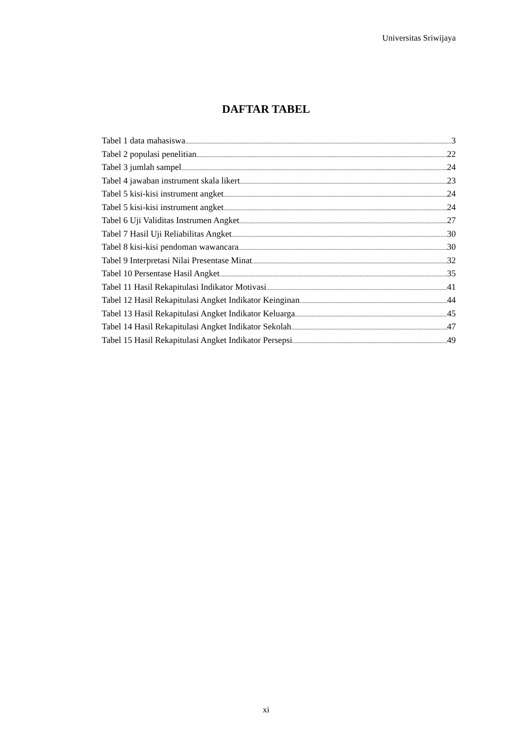Universitas Sriwijaya
DAFTAR TABEL
Tabel 1 data mahasiswa 3
Tabel 2 populasi penelitian 22
Tabel 3 jumlah sampel 24
Tabel 4 jawaban instrument skala likert 23
Tabel 5 kisi-kisi instrument angket 24
Tabel 5 kisi-kisi instrument angket 24
Tabel 6 Uji Validitas Instrumen Angket 27
Tabel 7 Hasil Uji Reliabilitas Angket 30
Tabel 8 kisi-kisi pendoman wawancara 30
Tabel 9 Interpretasi Nilai Presentase Minat 32
Tabel 10 Persentase Hasil Angket 35
Tabel 11 Hasil Rekapitulasi Indikator Motivasi 41
Tabel 12 Hasil Rekapitulasi Angket Indikator Keinginan 44
Tabel 13 Hasil Rekapitulasi Angket Indikator Keluarga 45
Tabel 14 Hasil Rekapitulasi Angket Indikator Sekolah 47
Tabel 15 Hasil Rekapitulasi Angket Indikator Persepsi 49
xi